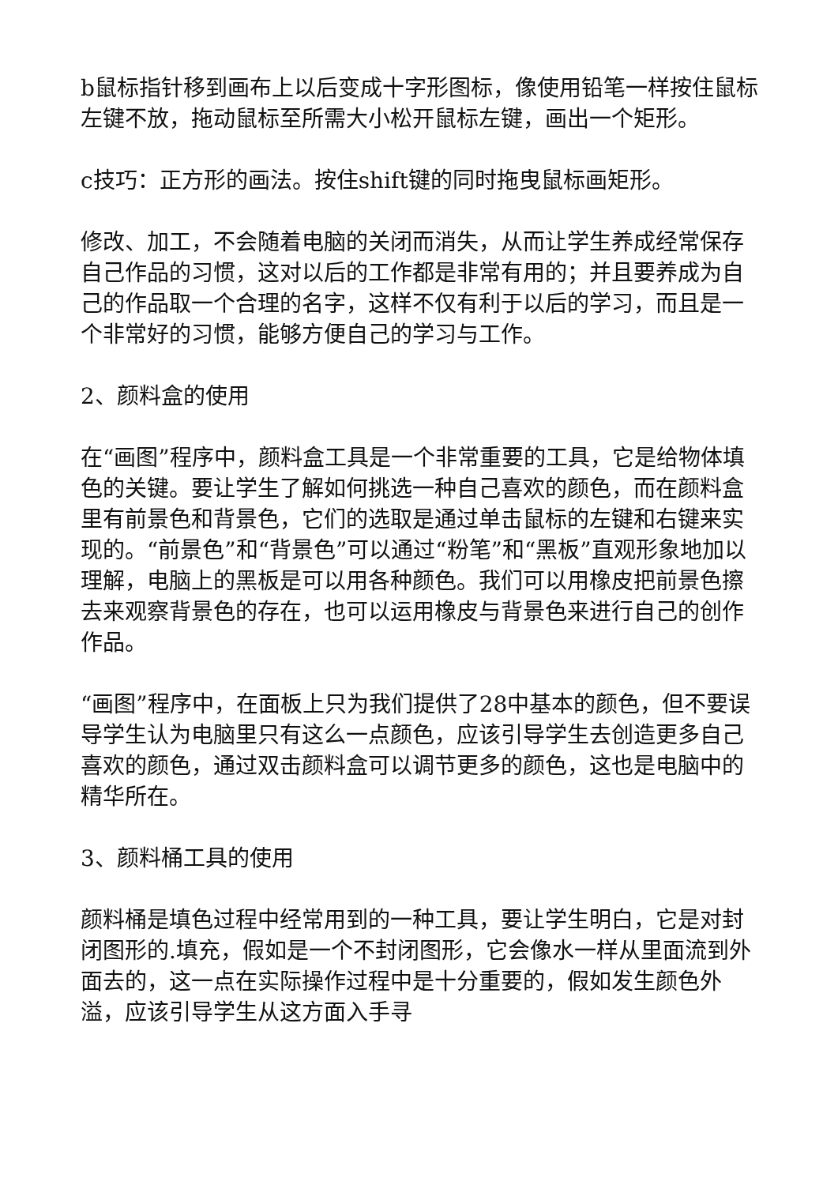b鼠标指针移到画布上以后变成十字形图标，像使用铅笔一样按住鼠标左键不放，拖动鼠标至所需大小松开鼠标左键，画出一个矩形。
c技巧：正方形的画法。按住shift键的同时拖曳鼠标画矩形。
修改、加工，不会随着电脑的关闭而消失，从而让学生养成经常保存自己作品的习惯，这对以后的工作都是非常有用的；并且要养成为自己的作品取一个合理的名字，这样不仅有利于以后的学习，而且是一个非常好的习惯，能够方便自己的学习与工作。
2、颜料盒的使用
在“画图”程序中，颜料盒工具是一个非常重要的工具，它是给物体填色的关键。要让学生了解如何挑选一种自己喜欢的颜色，而在颜料盒里有前景色和背景色，它们的选取是通过单击鼠标的左键和右键来实现的。“前景色”和“背景色”可以通过“粉笔”和“黑板”直观形象地加以理解，电脑上的黑板是可以用各种颜色。我们可以用橡皮把前景色擦去来观察背景色的存在，也可以运用橡皮与背景色来进行自己的创作作品。
“画图”程序中，在面板上只为我们提供了28中基本的颜色，但不要误导学生认为电脑里只有这么一点颜色，应该引导学生去创造更多自己喜欢的颜色，通过双击颜料盒可以调节更多的颜色，这也是电脑中的精华所在。
3、颜料桶工具的使用
颜料桶是填色过程中经常用到的一种工具，要让学生明白，它是对封闭图形的.填充，假如是一个不封闭图形，它会像水一样从里面流到外面去的，这一点在实际操作过程中是十分重要的，假如发生颜色外溢，应该引导学生从这方面入手寻